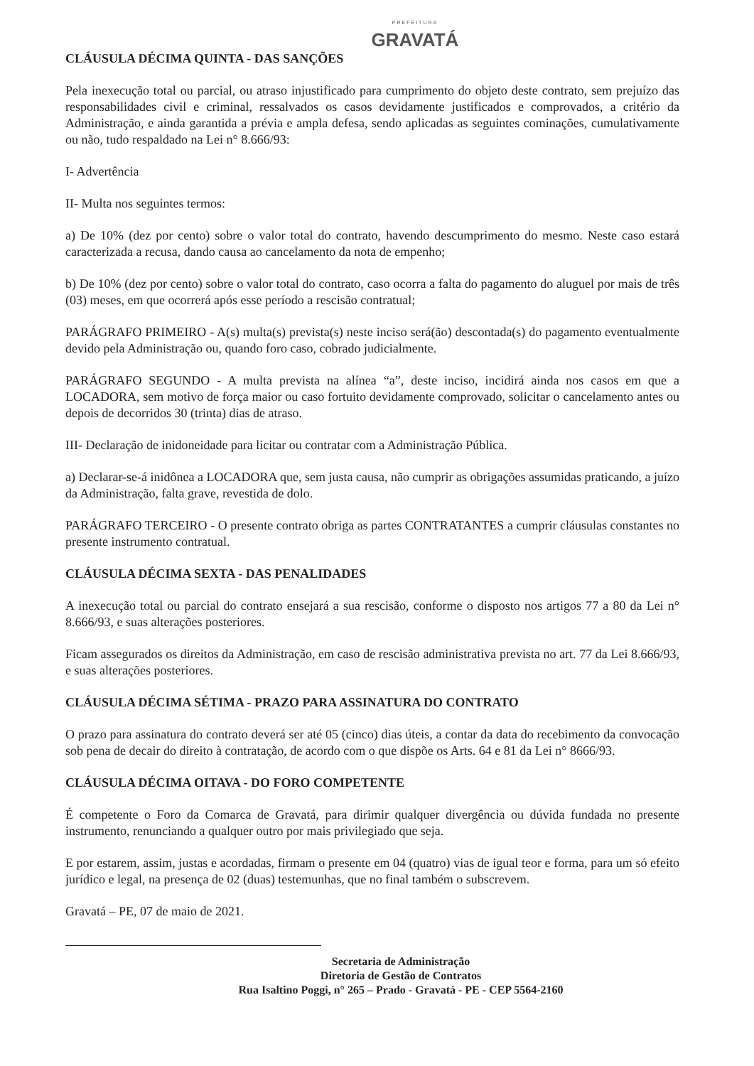PREFEITURA
GRAVATÁ
CLÁUSULA DÉCIMA QUINTA - DAS SANÇÕES
Pela inexecução total ou parcial, ou atraso injustificado para cumprimento do objeto deste contrato, sem prejuízo das responsabilidades civil e criminal, ressalvados os casos devidamente justificados e comprovados, a critério da Administração, e ainda garantida a prévia e ampla defesa, sendo aplicadas as seguintes cominações, cumulativamente ou não, tudo respaldado na Lei n° 8.666/93:
I- Advertência
II- Multa nos seguintes termos:
a) De 10% (dez por cento) sobre o valor total do contrato, havendo descumprimento do mesmo. Neste caso estará caracterizada a recusa, dando causa ao cancelamento da nota de empenho;
b) De 10% (dez por cento) sobre o valor total do contrato, caso ocorra a falta do pagamento do aluguel por mais de três (03) meses, em que ocorrerá após esse período a rescisão contratual;
PARÁGRAFO PRIMEIRO - A(s) multa(s) prevista(s) neste inciso será(ão) descontada(s) do pagamento eventualmente devido pela Administração ou, quando foro caso, cobrado judicialmente.
PARÁGRAFO SEGUNDO - A multa prevista na alínea “a”, deste inciso, incidirá ainda nos casos em que a LOCADORA, sem motivo de força maior ou caso fortuito devidamente comprovado, solicitar o cancelamento antes ou depois de decorridos 30 (trinta) dias de atraso.
III- Declaração de inidoneidade para licitar ou contratar com a Administração Pública.
a) Declarar-se-á inidônea a LOCADORA que, sem justa causa, não cumprir as obrigações assumidas praticando, a juízo da Administração, falta grave, revestida de dolo.
PARÁGRAFO TERCEIRO - O presente contrato obriga as partes CONTRATANTES a cumprir cláusulas constantes no presente instrumento contratual.
CLÁUSULA DÉCIMA SEXTA - DAS PENALIDADES
A inexecução total ou parcial do contrato ensejará a sua rescisão, conforme o disposto nos artigos 77 a 80 da Lei n° 8.666/93, e suas alterações posteriores.
Ficam assegurados os direitos da Administração, em caso de rescisão administrativa prevista no art. 77 da Lei 8.666/93, e suas alterações posteriores.
CLÁUSULA DÉCIMA SÉTIMA - PRAZO PARA ASSINATURA DO CONTRATO
O prazo para assinatura do contrato deverá ser até 05 (cinco) dias úteis, a contar da data do recebimento da convocação sob pena de decair do direito à contratação, de acordo com o que dispõe os Arts. 64 e 81 da Lei n° 8666/93.
CLÁUSULA DÉCIMA OITAVA - DO FORO COMPETENTE
É competente o Foro da Comarca de Gravatá, para dirimir qualquer divergência ou dúvida fundada no presente instrumento, renunciando a qualquer outro por mais privilegiado que seja.
E por estarem, assim, justas e acordadas, firmam o presente em 04 (quatro) vias de igual teor e forma, para um só efeito jurídico e legal, na presença de 02 (duas) testemunhas, que no final também o subscrevem.
Gravatá – PE, 07 de maio de 2021.
Secretaria de Administração
Diretoria de Gestão de Contratos
Rua Isaltino Poggi, n° 265 – Prado - Gravatá - PE - CEP 5564-2160